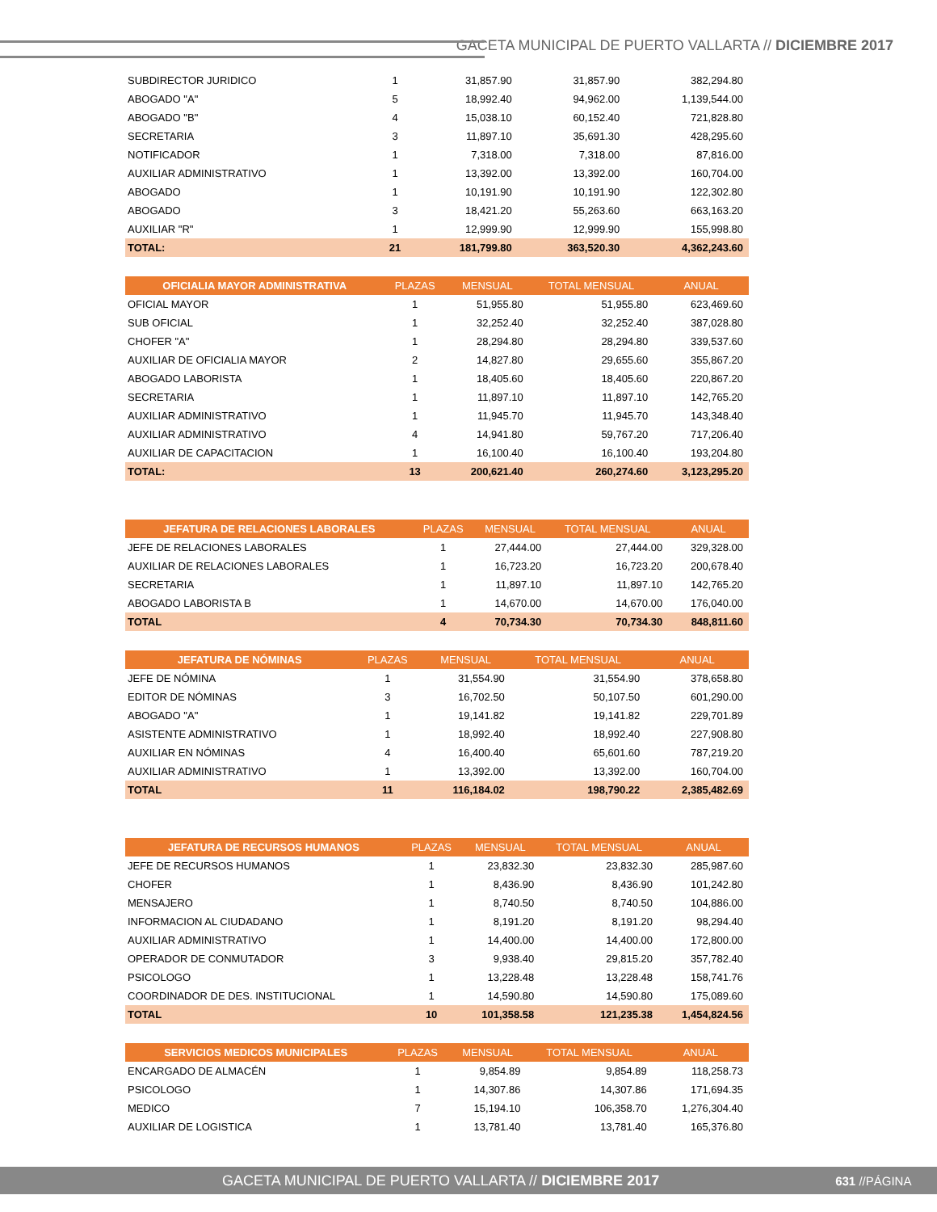GACETA MUNICIPAL DE PUERTO VALLARTA // DICIEMBRE 2017
| SUBDIRECTOR JURIDICO | 1 | 31,857.90 | 31,857.90 | 382,294.80 |
| ABOGADO "A" | 5 | 18,992.40 | 94,962.00 | 1,139,544.00 |
| ABOGADO "B" | 4 | 15,038.10 | 60,152.40 | 721,828.80 |
| SECRETARIA | 3 | 11,897.10 | 35,691.30 | 428,295.60 |
| NOTIFICADOR | 1 | 7,318.00 | 7,318.00 | 87,816.00 |
| AUXILIAR ADMINISTRATIVO | 1 | 13,392.00 | 13,392.00 | 160,704.00 |
| ABOGADO | 1 | 10,191.90 | 10,191.90 | 122,302.80 |
| ABOGADO | 3 | 18,421.20 | 55,263.60 | 663,163.20 |
| AUXILIAR "R" | 1 | 12,999.90 | 12,999.90 | 155,998.80 |
| TOTAL: | 21 | 181,799.80 | 363,520.30 | 4,362,243.60 |
| OFICIALIA MAYOR ADMINISTRATIVA | PLAZAS | MENSUAL | TOTAL MENSUAL | ANUAL |
| --- | --- | --- | --- | --- |
| OFICIAL MAYOR | 1 | 51,955.80 | 51,955.80 | 623,469.60 |
| SUB OFICIAL | 1 | 32,252.40 | 32,252.40 | 387,028.80 |
| CHOFER "A" | 1 | 28,294.80 | 28,294.80 | 339,537.60 |
| AUXILIAR DE OFICIALIA MAYOR | 2 | 14,827.80 | 29,655.60 | 355,867.20 |
| ABOGADO LABORISTA | 1 | 18,405.60 | 18,405.60 | 220,867.20 |
| SECRETARIA | 1 | 11,897.10 | 11,897.10 | 142,765.20 |
| AUXILIAR ADMINISTRATIVO | 1 | 11,945.70 | 11,945.70 | 143,348.40 |
| AUXILIAR ADMINISTRATIVO | 4 | 14,941.80 | 59,767.20 | 717,206.40 |
| AUXILIAR DE CAPACITACION | 1 | 16,100.40 | 16,100.40 | 193,204.80 |
| TOTAL: | 13 | 200,621.40 | 260,274.60 | 3,123,295.20 |
| JEFATURA DE RELACIONES LABORALES | PLAZAS | MENSUAL | TOTAL MENSUAL | ANUAL |
| --- | --- | --- | --- | --- |
| JEFE DE RELACIONES LABORALES | 1 | 27,444.00 | 27,444.00 | 329,328.00 |
| AUXILIAR DE RELACIONES LABORALES | 1 | 16,723.20 | 16,723.20 | 200,678.40 |
| SECRETARIA | 1 | 11,897.10 | 11,897.10 | 142,765.20 |
| ABOGADO LABORISTA B | 1 | 14,670.00 | 14,670.00 | 176,040.00 |
| TOTAL | 4 | 70,734.30 | 70,734.30 | 848,811.60 |
| JEFATURA DE NÓMINAS | PLAZAS | MENSUAL | TOTAL MENSUAL | ANUAL |
| --- | --- | --- | --- | --- |
| JEFE DE NÓMINA | 1 | 31,554.90 | 31,554.90 | 378,658.80 |
| EDITOR DE NÓMINAS | 3 | 16,702.50 | 50,107.50 | 601,290.00 |
| ABOGADO "A" | 1 | 19,141.82 | 19,141.82 | 229,701.89 |
| ASISTENTE ADMINISTRATIVO | 1 | 18,992.40 | 18,992.40 | 227,908.80 |
| AUXILIAR EN NÓMINAS | 4 | 16,400.40 | 65,601.60 | 787,219.20 |
| AUXILIAR ADMINISTRATIVO | 1 | 13,392.00 | 13,392.00 | 160,704.00 |
| TOTAL | 11 | 116,184.02 | 198,790.22 | 2,385,482.69 |
| JEFATURA DE RECURSOS HUMANOS | PLAZAS | MENSUAL | TOTAL MENSUAL | ANUAL |
| --- | --- | --- | --- | --- |
| JEFE DE RECURSOS HUMANOS | 1 | 23,832.30 | 23,832.30 | 285,987.60 |
| CHOFER | 1 | 8,436.90 | 8,436.90 | 101,242.80 |
| MENSAJERO | 1 | 8,740.50 | 8,740.50 | 104,886.00 |
| INFORMACION AL CIUDADANO | 1 | 8,191.20 | 8,191.20 | 98,294.40 |
| AUXILIAR ADMINISTRATIVO | 1 | 14,400.00 | 14,400.00 | 172,800.00 |
| OPERADOR DE CONMUTADOR | 3 | 9,938.40 | 29,815.20 | 357,782.40 |
| PSICOLOGO | 1 | 13,228.48 | 13,228.48 | 158,741.76 |
| COORDINADOR DE DES. INSTITUCIONAL | 1 | 14,590.80 | 14,590.80 | 175,089.60 |
| TOTAL | 10 | 101,358.58 | 121,235.38 | 1,454,824.56 |
| SERVICIOS MEDICOS MUNICIPALES | PLAZAS | MENSUAL | TOTAL MENSUAL | ANUAL |
| --- | --- | --- | --- | --- |
| ENCARGADO DE ALMACÉN | 1 | 9,854.89 | 9,854.89 | 118,258.73 |
| PSICOLOGO | 1 | 14,307.86 | 14,307.86 | 171,694.35 |
| MEDICO | 7 | 15,194.10 | 106,358.70 | 1,276,304.40 |
| AUXILIAR DE LOGISTICA | 1 | 13,781.40 | 13,781.40 | 165,376.80 |
GACETA MUNICIPAL DE PUERTO VALLARTA // DICIEMBRE 2017 631 //PÁGINA